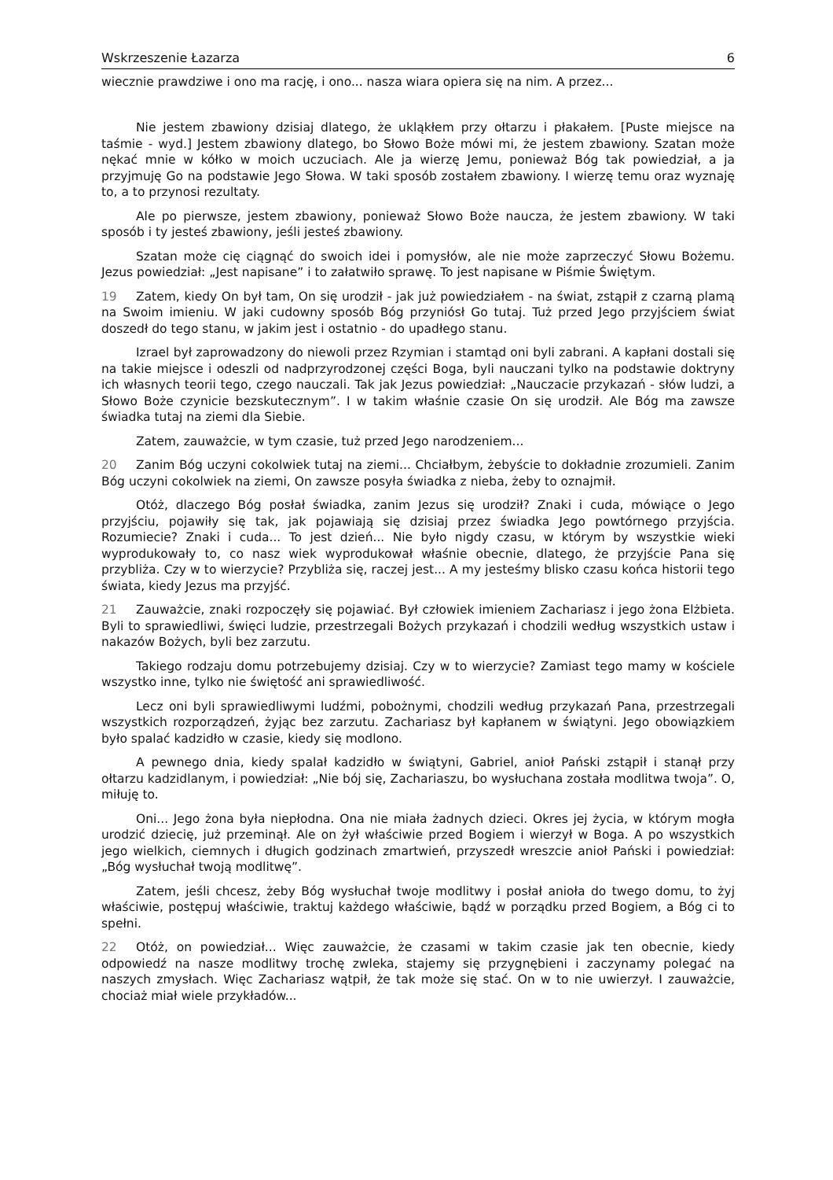Wskrzeszenie Łazarza 6
wiecznie prawdziwe i ono ma rację, i ono... nasza wiara opiera się na nim. A przez...
Nie jestem zbawiony dzisiaj dlatego, że ukląkłem przy ołtarzu i płakałem. [Puste miejsce na taśmie - wyd.] Jestem zbawiony dlatego, bo Słowo Boże mówi mi, że jestem zbawiony. Szatan może nękać mnie w kółko w moich uczuciach. Ale ja wierzę Jemu, ponieważ Bóg tak powiedział, a ja przyjmuję Go na podstawie Jego Słowa. W taki sposób zostałem zbawiony. I wierzę temu oraz wyznaję to, a to przynosi rezultaty.
Ale po pierwsze, jestem zbawiony, ponieważ Słowo Boże naucza, że jestem zbawiony. W taki sposób i ty jesteś zbawiony, jeśli jesteś zbawiony.
Szatan może cię ciągnąć do swoich idei i pomysłów, ale nie może zaprzeczyć Słowu Bożemu. Jezus powiedział: „Jest napisane” i to załatwiło sprawę. To jest napisane w Piśmie Świętym.
19 Zatem, kiedy On był tam, On się urodził - jak już powiedziałem - na świat, zstąpił z czarną plamą na Swoim imieniu. W jaki cudowny sposób Bóg przyniósł Go tutaj. Tuż przed Jego przyjściem świat doszedł do tego stanu, w jakim jest i ostatnio - do upadłego stanu.
Izrael był zaprowadzony do niewoli przez Rzymian i stamtąd oni byli zabrani. A kapłani dostali się na takie miejsce i odeszli od nadprzyrodzonej części Boga, byli nauczani tylko na podstawie doktryny ich własnych teorii tego, czego nauczali. Tak jak Jezus powiedział: „Nauczacie przykazań - słów ludzi, a Słowo Boże czynicie bezskutecznym”. I w takim właśnie czasie On się urodził. Ale Bóg ma zawsze świadka tutaj na ziemi dla Siebie.
Zatem, zauważcie, w tym czasie, tuż przed Jego narodzeniem...
20 Zanim Bóg uczyni cokolwiek tutaj na ziemi... Chciałbym, żebyście to dokładnie zrozumieli. Zanim Bóg uczyni cokolwiek na ziemi, On zawsze posyła świadka z nieba, żeby to oznajmił.
Otóż, dlaczego Bóg posłał świadka, zanim Jezus się urodził? Znaki i cuda, mówiące o Jego przyjściu, pojawiły się tak, jak pojawiają się dzisiaj przez świadka Jego powtórnego przyjścia. Rozumiecie? Znaki i cuda... To jest dzień... Nie było nigdy czasu, w którym by wszystkie wieki wyprodukowały to, co nasz wiek wyprodukował właśnie obecnie, dlatego, że przyjście Pana się przybliża. Czy w to wierzycie? Przybliża się, raczej jest... A my jesteśmy blisko czasu końca historii tego świata, kiedy Jezus ma przyjść.
21 Zauważcie, znaki rozpoczęły się pojawiać. Był człowiek imieniem Zachariasz i jego żona Elżbieta. Byli to sprawiedliwi, święci ludzie, przestrzegali Bożych przykazań i chodzili według wszystkich ustaw i nakazów Bożych, byli bez zarzutu.
Takiego rodzaju domu potrzebujemy dzisiaj. Czy w to wierzycie? Zamiast tego mamy w kościele wszystko inne, tylko nie świętość ani sprawiedliwość.
Lecz oni byli sprawiedliwymi ludźmi, pobożnymi, chodzili według przykazań Pana, przestrzegali wszystkich rozporządzeń, żyjąc bez zarzutu. Zachariasz był kapłanem w świątyni. Jego obowiązkiem było spalać kadzidło w czasie, kiedy się modlono.
A pewnego dnia, kiedy spalał kadzidło w świątyni, Gabriel, anioł Pański zstąpił i stanął przy ołtarzu kadzidlanym, i powiedział: „Nie bój się, Zachariaszu, bo wysłuchana została modlitwa twoja”. O, miłuję to.
Oni... Jego żona była niepłodna. Ona nie miała żadnych dzieci. Okres jej życia, w którym mogła urodzić dziecię, już przeminął. Ale on żył właściwie przed Bogiem i wierzył w Boga. A po wszystkich jego wielkich, ciemnych i długich godzinach zmartwień, przyszedł wreszcie anioł Pański i powiedział: „Bóg wysłuchał twoją modlitwę”.
Zatem, jeśli chcesz, żeby Bóg wysłuchał twoje modlitwy i posłał anioła do twego domu, to żyj właściwie, postępuj właściwie, traktuj każdego właściwie, bądź w porządku przed Bogiem, a Bóg ci to spełni.
22 Otóż, on powiedział... Więc zauważcie, że czasami w takim czasie jak ten obecnie, kiedy odpowiedź na nasze modlitwy trochę zwleka, stajemy się przygnębieni i zaczynamy polegać na naszych zmysłach. Więc Zachariasz wątpił, że tak może się stać. On w to nie uwierzył. I zauważcie, chociaż miał wiele przykładów...